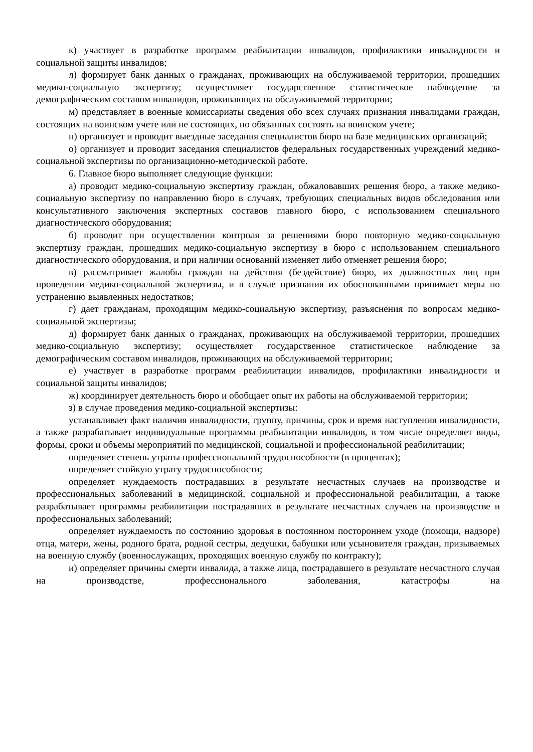к) участвует в разработке программ реабилитации инвалидов, профилактики инвалидности и социальной защиты инвалидов;
л) формирует банк данных о гражданах, проживающих на обслуживаемой территории, прошедших медико-социальную экспертизу; осуществляет государственное статистическое наблюдение за демографическим составом инвалидов, проживающих на обслуживаемой территории;
м) представляет в военные комиссариаты сведения обо всех случаях признания инвалидами граждан, состоящих на воинском учете или не состоящих, но обязанных состоять на воинском учете;
н) организует и проводит выездные заседания специалистов бюро на базе медицинских организаций;
о) организует и проводит заседания специалистов федеральных государственных учреждений медико-социальной экспертизы по организационно-методической работе.
6. Главное бюро выполняет следующие функции:
а) проводит медико-социальную экспертизу граждан, обжаловавших решения бюро, а также медико-социальную экспертизу по направлению бюро в случаях, требующих специальных видов обследования или консультативного заключения экспертных составов главного бюро, с использованием специального диагностического оборудования;
б) проводит при осуществлении контроля за решениями бюро повторную медико-социальную экспертизу граждан, прошедших медико-социальную экспертизу в бюро с использованием специального диагностического оборудования, и при наличии оснований изменяет либо отменяет решения бюро;
в) рассматривает жалобы граждан на действия (бездействие) бюро, их должностных лиц при проведении медико-социальной экспертизы, и в случае признания их обоснованными принимает меры по устранению выявленных недостатков;
г) дает гражданам, проходящим медико-социальную экспертизу, разъяснения по вопросам медико-социальной экспертизы;
д) формирует банк данных о гражданах, проживающих на обслуживаемой территории, прошедших медико-социальную экспертизу; осуществляет государственное статистическое наблюдение за демографическим составом инвалидов, проживающих на обслуживаемой территории;
е) участвует в разработке программ реабилитации инвалидов, профилактики инвалидности и социальной защиты инвалидов;
ж) координирует деятельность бюро и обобщает опыт их работы на обслуживаемой территории;
з) в случае проведения медико-социальной экспертизы:
устанавливает факт наличия инвалидности, группу, причины, срок и время наступления инвалидности, а также разрабатывает индивидуальные программы реабилитации инвалидов, в том числе определяет виды, формы, сроки и объемы мероприятий по медицинской, социальной и профессиональной реабилитации;
определяет степень утраты профессиональной трудоспособности (в процентах);
определяет стойкую утрату трудоспособности;
определяет нуждаемость пострадавших в результате несчастных случаев на производстве и профессиональных заболеваний в медицинской, социальной и профессиональной реабилитации, а также разрабатывает программы реабилитации пострадавших в результате несчастных случаев на производстве и профессиональных заболеваний;
определяет нуждаемость по состоянию здоровья в постоянном постороннем уходе (помощи, надзоре) отца, матери, жены, родного брата, родной сестры, дедушки, бабушки или усыновителя граждан, призываемых на военную службу (военнослужащих, проходящих военную службу по контракту);
и) определяет причины смерти инвалида, а также лица, пострадавшего в результате несчастного случая на производстве, профессионального заболевания, катастрофы на